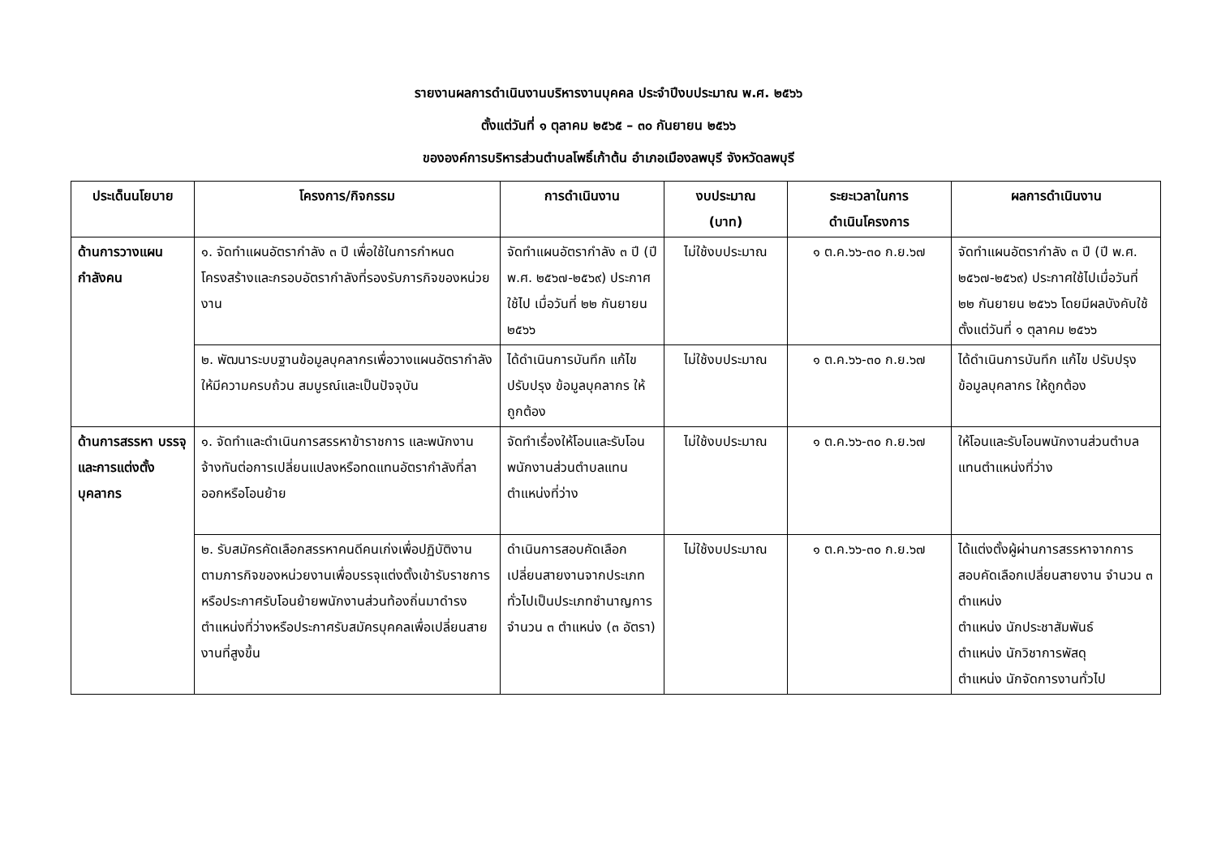รายงานผลการดำเนินงานบริหารงานบุคคล ประจำปีงบประมาณ พ.ศ. ๒๕๖๖
ตั้งแต่วันที่ ๑ ตุลาคม ๒๕๖๕ – ๓๐ กันยายน ๒๕๖๖
ขององค์การบริหารส่วนตำบลโพธิ์เก้าต้น อำเภอเมืองลพบุรี จังหวัดลพบุรี
| ประเด็นนโยบาย | โครงการ/กิจกรรม | การดำเนินงาน | งบประมาณ (บาท) | ระยะเวลาในการ ดำเนินโครงการ | ผลการดำเนินงาน |
| --- | --- | --- | --- | --- | --- |
| ด้านการวางแผนกำลังคน | ๑. จัดทำแผนอัตรากำลัง ๓ ปี เพื่อใช้ในการกำหนดโครงสร้างและกรอบอัตรากำลังที่รองรับภารกิจของหน่วยงาน | จัดทำแผนอัตรากำลัง ๓ ปี (ปี พ.ศ. ๒๕๖๗-๒๕๖๙) ประกาศใช้ไป เมื่อวันที่ ๒๒ กันยายน ๒๕๖๖ | ไม่ใช้งบประมาณ | ๑ ต.ค.๖๖-๓๐ ก.ย.๖๗ | จัดทำแผนอัตรากำลัง ๓ ปี (ปี พ.ศ. ๒๕๖๗-๒๕๖๙) ประกาศใช้ไปเมื่อวันที่ ๒๒ กันยายน ๒๕๖๖ โดยมีผลบังคับใช้ตั้งแต่วันที่ ๑ ตุลาคม ๒๕๖๖ |
| | ๒. พัฒนาระบบฐานข้อมูลบุคลากรเพื่อวางแผนอัตรากำลังให้มีความครบถ้วน สมบูรณ์และเป็นปัจจุบัน | ได้ดำเนินการบันทึก แก้ไข ปรับปรุง ข้อมูลบุคลากร ให้ถูกต้อง | ไม่ใช้งบประมาณ | ๑ ต.ค.๖๖-๓๐ ก.ย.๖๗ | ได้ดำเนินการบันทึก แก้ไข ปรับปรุง ข้อมูลบุคลากร ให้ถูกต้อง |
| ด้านการสรรหา บรรจุ และการแต่งตั้งบุคลากร | ๑. จัดทำและดำเนินการสรรหาข้าราชการ และพนักงานจ้างทันต่อการเปลี่ยนแปลงหรือทดแทนอัตรากำลังที่ลาออกหรือโอนย้าย | จัดทำเรื่องให้โอนและรับโอนพนักงานส่วนตำบลแทนตำแหน่งที่ว่าง | ไม่ใช้งบประมาณ | ๑ ต.ค.๖๖-๓๐ ก.ย.๖๗ | ให้โอนและรับโอนพนักงานส่วนตำบลแทนตำแหน่งที่ว่าง |
| | ๒. รับสมัครคัดเลือกสรรหาคนดีคนเก่งเพื่อปฏิบัติงานตามภารกิจของหน่วยงานเพื่อบรรจุแต่งตั้งเข้ารับราชการหรือประกาศรับโอนย้ายพนักงานส่วนท้องถิ่นมาดำรงตำแหน่งที่ว่างหรือประกาศรับสมัครบุคคลเพื่อเปลี่ยนสายงานที่สูงขึ้น | ดำเนินการสอบคัดเลือกเปลี่ยนสายงานจากประเภททั่วไปเป็นประเภทชำนาญการ จำนวน ๓ ตำแหน่ง (๓ อัตรา) | ไม่ใช้งบประมาณ | ๑ ต.ค.๖๖-๓๐ ก.ย.๖๗ | ได้แต่งตั้งผู้ผ่านการสรรหาจากการสอบคัดเลือกเปลี่ยนสายงาน จำนวน ๓ ตำแหน่ง ตำแหน่ง นักประชาสัมพันธ์ ตำแหน่ง นักวิชาการพัสดุ ตำแหน่ง นักจัดการงานทั่วไป |